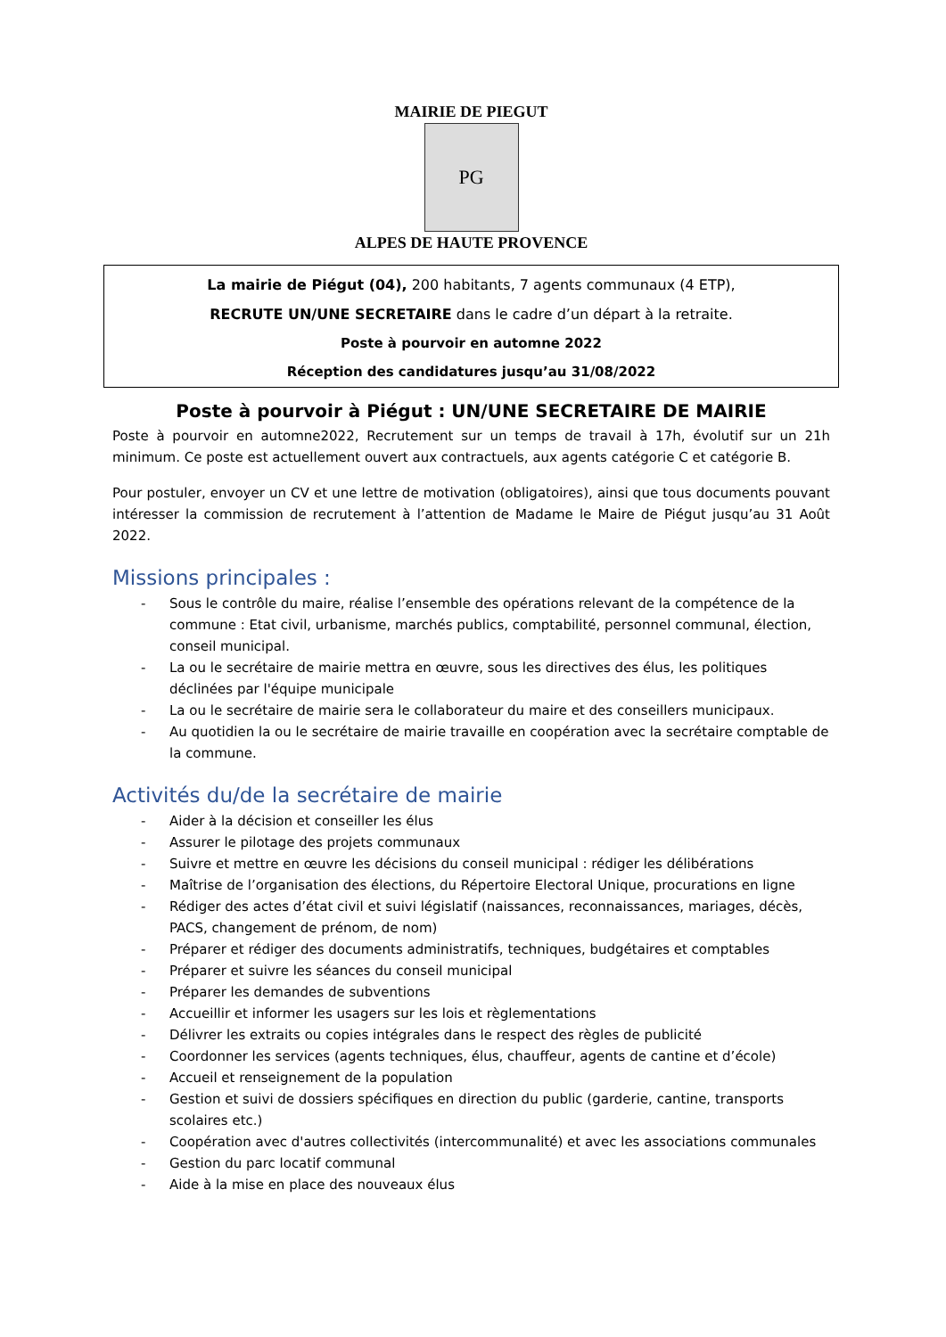MAIRIE DE PIEGUT
PG
ALPES DE HAUTE PROVENCE
La mairie de Piégut (04), 200 habitants, 7 agents communaux (4 ETP),
RECRUTE UN/UNE SECRETAIRE dans le cadre d’un départ à la retraite.
Poste à pourvoir en automne 2022
Réception des candidatures jusqu’au 31/08/2022
Poste à pourvoir à Piégut : UN/UNE SECRETAIRE DE MAIRIE
Poste à pourvoir en automne2022, Recrutement sur un temps de travail à 17h, évolutif sur un 21h minimum. Ce poste est actuellement ouvert aux contractuels, aux agents catégorie C et catégorie B.
Pour postuler, envoyer un CV et une lettre de motivation (obligatoires), ainsi que tous documents pouvant intéresser la commission de recrutement à l’attention de Madame le Maire de Piégut jusqu’au 31 Août 2022.
Missions principales :
- Sous le contrôle du maire, réalise l’ensemble des opérations relevant de la compétence de la commune : Etat civil, urbanisme, marchés publics, comptabilité, personnel communal, élection, conseil municipal.
- La ou le secrétaire de mairie mettra en œuvre, sous les directives des élus, les politiques déclinées par l'équipe municipale
- La ou le secrétaire de mairie sera le collaborateur du maire et des conseillers municipaux.
- Au quotidien la ou le secrétaire de mairie travaille en coopération avec la secrétaire comptable de la commune.
Activités du/de la secrétaire de mairie
- Aider à la décision et conseiller les élus
- Assurer le pilotage des projets communaux
- Suivre et mettre en œuvre les décisions du conseil municipal : rédiger les délibérations
- Maîtrise de l’organisation des élections, du Répertoire Electoral Unique, procurations en ligne
- Rédiger des actes d’état civil et suivi législatif (naissances, reconnaissances, mariages, décès, PACS, changement de prénom, de nom)
- Préparer et rédiger des documents administratifs, techniques, budgétaires et comptables
- Préparer et suivre les séances du conseil municipal
- Préparer les demandes de subventions
- Accueillir et informer les usagers sur les lois et règlementations
- Délivrer les extraits ou copies intégrales dans le respect des règles de publicité
- Coordonner les services (agents techniques, élus, chauffeur, agents de cantine et d’école)
- Accueil et renseignement de la population
- Gestion et suivi de dossiers spécifiques en direction du public (garderie, cantine, transports scolaires etc.)
- Coopération avec d'autres collectivités (intercommunalité) et avec les associations communales
- Gestion du parc locatif communal
- Aide à la mise en place des nouveaux élus